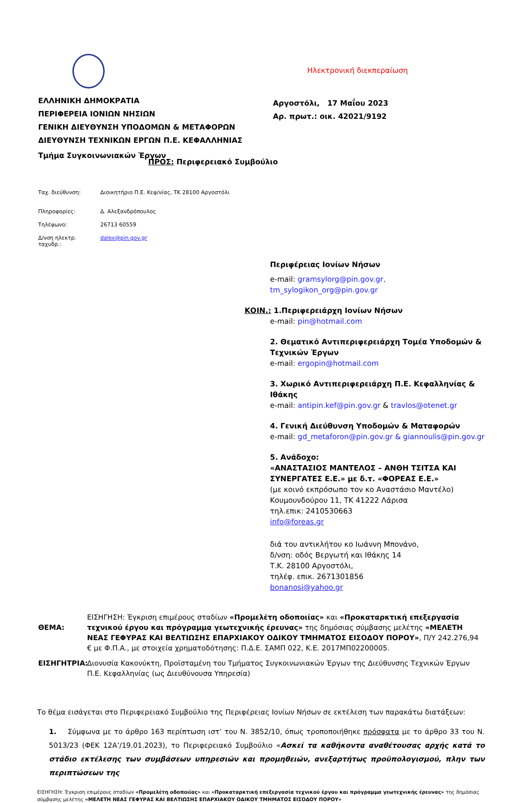ΕΛΛΗΝΙΚΗ ΔΗΜΟΚΡΑΤΙΑ
ΠΕΡΙΦΕΡΕΙΑ ΙΟΝΙΩΝ ΝΗΣΙΩΝ
ΓΕΝΙΚΗ ΔΙΕΥΘΥΝΣΗ ΥΠΟΔΟΜΩΝ & ΜΕΤΑΦΟΡΩΝ
ΔΙΕΥΘΥΝΣΗ ΤΕΧΝΙΚΩΝ ΕΡΓΩΝ Π.Ε. ΚΕΦΑΛΛΗΝΙΑΣ
Τμήμα Συγκοινωνιακών Έργων
Ταχ. διεύθυνση: Διοικητήριο Π.Ε. Κεφ/νίας, ΤΚ 28100 Αργοστόλι
Πληροφορίες: Δ. Αλεξανδρόπουλος
Τηλέφωνο: 26713 60559
Δ/νση ηλεκτρ. ταχυδρ.: dalex@pin.gov.gr
Ηλεκτρονική διεκπεραίωση
Αργοστόλι, 17 Μαΐου 2023
Αρ. πρωτ.: οικ. 42021/9192
ΠΡΟΣ: Περιφερειακό Συμβούλιο
Περιφέρειας Ιονίων Νήσων
e-mail: gramsylorg@pin.gov.gr,
tm_sylogikon_org@pin.gov.gr
ΚΟΙΝ.: 1.Περιφερειάρχη Ιονίων Νήσων
e-mail: pin@hotmail.com
2. Θεματικό Αντιπεριφερειάρχη Τομέα Υποδομών & Τεχνικών Έργων
e-mail: ergopin@hotmail.com
3. Χωρικό Αντιπεριφερειάρχη Π.Ε. Κεφαλληνίας & Ιθάκης
e-mail: antipin.kef@pin.gov.gr & travlos@otenet.gr
4. Γενική Διεύθυνση Υποδομών & Ματαφορών
e-mail: gd_metaforon@pin.gov.gr & giannoulis@pin.gov.gr
5. Ανάδοχο:
«ΑΝΑΣΤΑΣΙΟΣ ΜΑΝΤΕΛΟΣ – ΑΝΘΗ ΤΣΙΤΣΑ ΚΑΙ ΣΥΝΕΡΓΑΤΕΣ Ε.Ε.» με δ.τ. «ΦΟΡΕΑΣ Ε.Ε.»
(με κοινό εκπρόσωπο τον κο Αναστάσιο Μαντέλο)
Κουμουνδούρου 11, ΤΚ 41222 Λάρισα
τηλ.επικ: 2410530663
info@foreas.gr
διά του αντικλήτου κο Ιωάννη Μπονάνο,
δ/νση: οδός Βεργωτή και Ιθάκης 14
Τ.Κ. 28100 Αργοστόλι,
τηλέφ. επικ. 2671301856
bonanosi@yahoo.gr
ΘΕΜΑ:
ΕΙΣΗΓΗΣΗ: Έγκριση επιμέρους σταδίων «Προμελέτη οδοποιίας» και «Προκαταρκτική επεξεργασία τεχνικού έργου και πρόγραμμα γεωτεχνικής έρευνας» της δημόσιας σύμβασης μελέτης «ΜΕΛΕΤΗ ΝΕΑΣ ΓΕΦΥΡΑΣ ΚΑΙ ΒΕΛΤΙΩΣΗΣ ΕΠΑΡΧΙΑΚΟΥ ΟΔΙΚΟΥ ΤΜΗΜΑΤΟΣ ΕΙΣΟΔΟΥ ΠΟΡΟΥ», Π/Υ 242.276,94 € με Φ.Π.Α., με στοιχεία χρηματοδότησης: Π.Δ.Ε. ΣΑΜΠ 022, Κ.Ε. 2017ΜΠ02200005.
ΕΙΣΗΓΗΤΡΙΑ: Διονυσία Κακονύκτη, Προϊσταμένη του Τμήματος Συγκοινωνιακών Έργων της Διεύθυνσης Τεχνικών Έργων Π.Ε. Κεφαλληνίας (ως Διευθύνουσα Υπηρεσία)
Το θέμα εισάγεται στο Περιφερειακό Συμβούλιο της Περιφέρειας Ιονίων Νήσων σε εκτέλεση των παρακάτω διατάξεων:
1. Σύμφωνα με το άρθρο 163 περίπτωση ιστ’ του Ν. 3852/10, όπως τροποποιήθηκε πρόσφατα με το άρθρο 33 του Ν. 5013/23 (ΦΕΚ 12Α’/19.01.2023), το Περιφερειακό Συμβούλιο «Ασκεί τα καθήκοντα αναθέτουσας αρχής κατά το στάδιο εκτέλεσης των συμβάσεων υπηρεσιών και προμηθειών, ανεξαρτήτως προϋπολογισμού, πλην των περιπτώσεων της
ΕΙΣΗΓΗΣΗ: Έγκριση επιμέρους σταδίων «Προμελέτη οδοποιίας» και «Προκαταρκτική επεξεργασία τεχνικού έργου και πρόγραμμα γεωτεχνικής έρευνας» της δημόσιας σύμβασης μελέτης «ΜΕΛΕΤΗ ΝΕΑΣ ΓΕΦΥΡΑΣ ΚΑΙ ΒΕΛΤΙΩΣΗΣ ΕΠΑΡΧΙΑΚΟΥ ΟΔΙΚΟΥ ΤΜΗΜΑΤΟΣ ΕΙΣΟΔΟΥ ΠΟΡΟΥ»